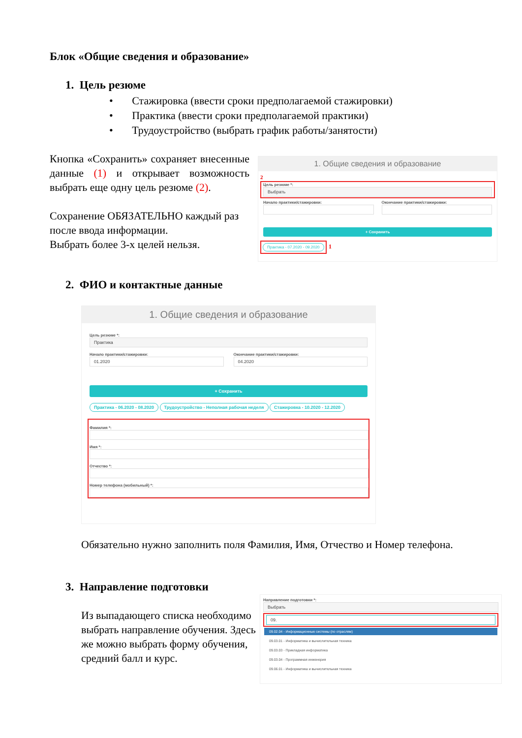Блок «Общие сведения и образование»
1. Цель резюме
• Стажировка (ввести сроки предполагаемой стажировки)
• Практика (ввести сроки предполагаемой практики)
• Трудоустройство (выбрать график работы/занятости)
Кнопка «Сохранить» сохраняет внесенные данные (1) и открывает возможность выбрать еще одну цель резюме (2).
Сохранение ОБЯЗАТЕЛЬНО каждый раз после ввода информации.
Выбрать более 3-х целей нельзя.
1. Общие сведения и образование
2
Цель резюме *:
Выбрать
Начало практики/стажировки: Окончание практики/стажировки:
+ Сохранить
Практика - 07.2020 - 09.2020 1
2. ФИО и контактные данные
1. Общие сведения и образование
Цель резюме *:
Практика
Начало практики/стажировки:
01.2020
Окончание практики/стажировки:
04.2020
+ Сохранить
Практика - 06.2020 - 08.2020 Трудоустройство - Неполная рабочая неделя Стажировка - 10.2020 - 12.2020
Фамилия *:
Имя *:
Отчество *:
Номер телефона (мобильный) *:
Обязательно нужно заполнить поля Фамилия, Имя, Отчество и Номер телефона.
3. Направление подготовки
Из выпадающего списка необходимо выбрать направление обучения. Здесь же можно выбрать форму обучения, средний балл и курс.
Направление подготовки *:
Выбрать
09.
09.02.04 - Информационные системы (по отраслям)
09.03.01 - Информатика и вычислительная техника
09.03.03 - Прикладная информатика
09.03.04 - Программная инженерия
09.06.01 - Информатика и вычислительная техника